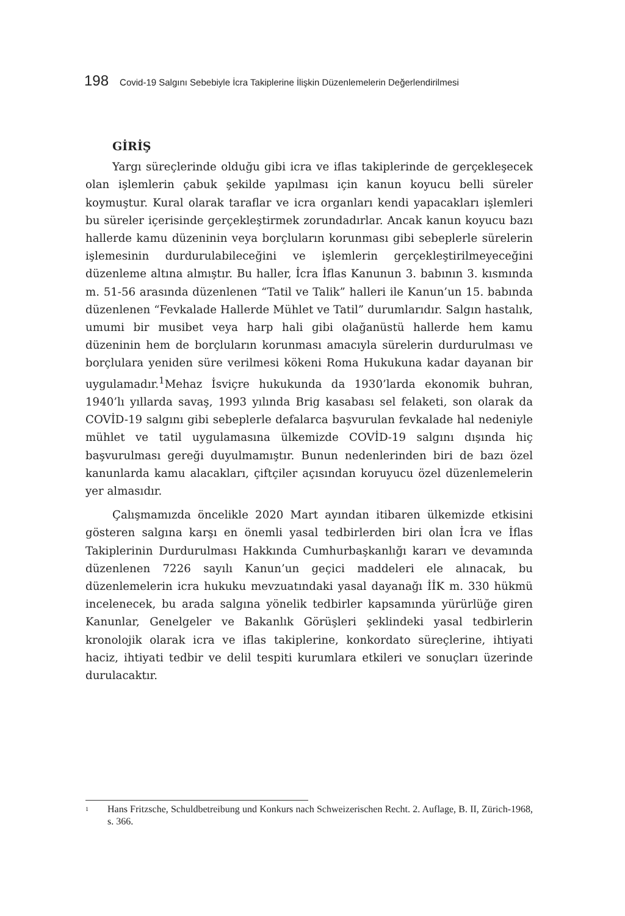198 Covid-19 Salgını Sebebiyle İcra Takiplerine İlişkin Düzenlemelerin Değerlendirilmesi
GİRİŞ
Yargı süreçlerinde olduğu gibi icra ve iflas takiplerinde de gerçekleşecek olan işlemlerin çabuk şekilde yapılması için kanun koyucu belli süreler koymuştur. Kural olarak taraflar ve icra organları kendi yapacakları işlemleri bu süreler içerisinde gerçekleştirmek zorundadırlar. Ancak kanun koyucu bazı hallerde kamu düzeninin veya borçluların korunması gibi sebeplerle sürelerin işlemesinin durdurulabileceğini ve işlemlerin gerçekleştirilmeyeceğini düzenleme altına almıştır. Bu haller, İcra İflas Kanunun 3. babının 3. kısmında m. 51-56 arasında düzenlenen “Tatil ve Talik” halleri ile Kanun’un 15. babında düzenlenen “Fevkalade Hallerde Mühlet ve Tatil” durumlarıdır. Salgın hastalık, umumi bir musibet veya harp hali gibi olağanüstü hallerde hem kamu düzeninin hem de borçluların korunması amacıyla sürelerin durdurulması ve borçlulara yeniden süre verilmesi kökeni Roma Hukukuna kadar dayanan bir uygulamadır.<sup>1</sup>Mehaz İsviçre hukukunda da 1930’larda ekonomik buhran, 1940’lı yıllarda savaş, 1993 yılında Brig kasabası sel felaketi, son olarak da COVİD-19 salgını gibi sebeplerle defalarca başvurulan fevkalade hal nedeniyle mühlet ve tatil uygulamasına ülkemizde COVİD-19 salgını dışında hiç başvurulması gereği duyulmamıştır. Bunun nedenlerinden biri de bazı özel kanunlarda kamu alacakları, çiftçiler açısından koruyucu özel düzenlemelerin yer almasıdır.
Çalışmamızda öncelikle 2020 Mart ayından itibaren ülkemizde etkisini gösteren salgına karşı en önemli yasal tedbirlerden biri olan İcra ve İflas Takiplerinin Durdurulması Hakkında Cumhurbaşkanlığı kararı ve devamında düzenlenen 7226 sayılı Kanun’un geçici maddeleri ele alınacak, bu düzenlemelerin icra hukuku mevzuatındaki yasal dayanağı İİK m. 330 hükmü incelenecek, bu arada salgına yönelik tedbirler kapsamında yürürlüğe giren Kanunlar, Genelgeler ve Bakanlık Görüşleri şeklindeki yasal tedbirlerin kronolojik olarak icra ve iflas takiplerine, konkordato süreçlerine, ihtiyati haciz, ihtiyati tedbir ve delil tespiti kurumlara etkileri ve sonuçları üzerinde durulacaktır.
<sup>1</sup> Hans Fritzsche, Schuldbetreibung und Konkurs nach Schweizerischen Recht. 2. Auflage, B. II, Zürich-1968, s. 366.